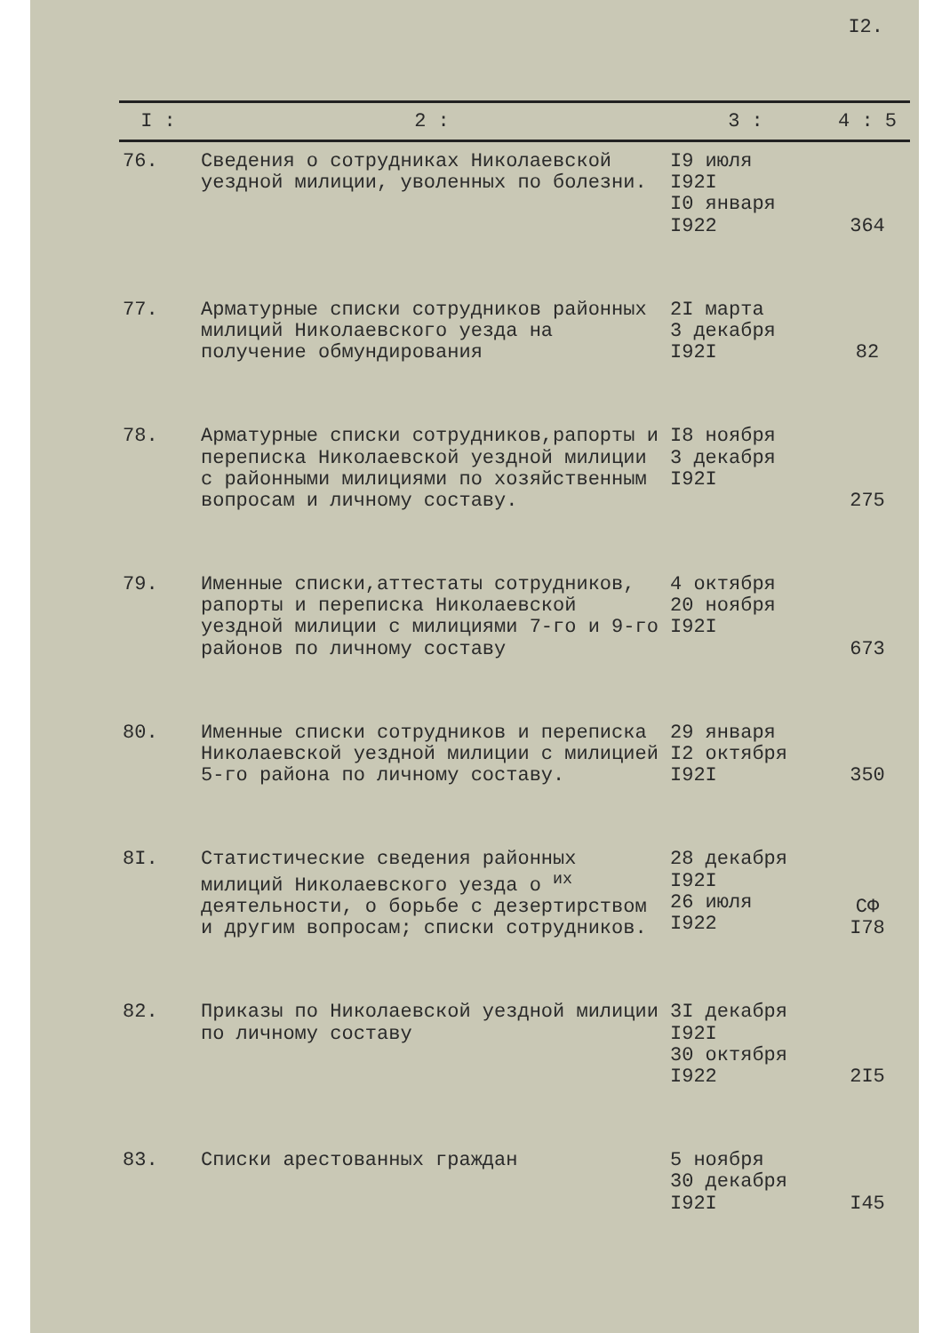I2.
| I : | 2 : | 3 : | 4 : 5 |
| --- | --- | --- | --- |
| 76. | Сведения о сотрудниках Николаевской уездной милиции, уволенных по болезни. | I9 июля I92I I0 января I922 | 364 |
| 77. | Арматурные списки сотрудников районных милиций Николаевского уезда на получение обмундирования | 2I марта 3 декабря I92I | 82 |
| 78. | Арматурные списки сотрудников,рапорты и переписка Николаевской уездной милиции с районными милициями по хозяйственным вопросам и личному составу. | I8 ноября 3 декабря I92I | 275 |
| 79. | Именные списки,аттестаты сотрудников, рапорты и переписка Николаевской уездной милиции с милициями 7-го и 9-го районов по личному составу | 4 октября 20 ноября I92I | 673 |
| 80. | Именные списки сотрудников и переписка Николаевской уездной милиции с милицией 5-го района по личному составу. | 29 января I2 октября I92I | 350 |
| 8I. | Статистические сведения районных милиций Николаевского уезда о <sup>их</sup> деятельности, о борьбе с дезертирством и другим вопросам; списки сотрудников. | 28 декабря I92I 26 июля I922 | СФ I78 |
| 82. | Приказы по Николаевской уездной милиции по личному составу | 3I декабря I92I 30 октября I922 | 2I5 |
| 83. | Списки арестованных граждан | 5 ноября 30 декабря I92I | I45 |